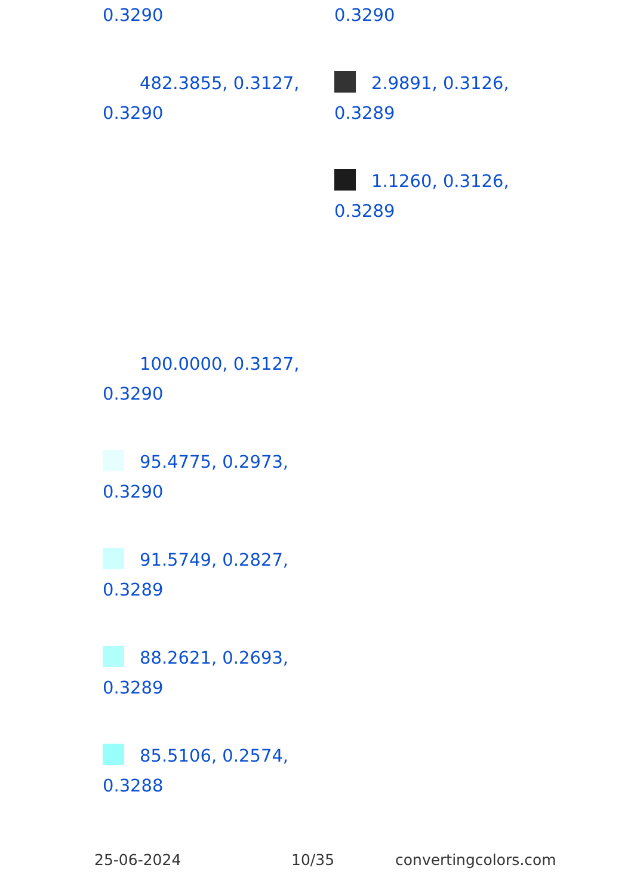0.3290 0.3290
482.3855, 0.3127, 0.3290
2.9891, 0.3126, 0.3289
1.1260, 0.3126, 0.3289
100.0000, 0.3127, 0.3290
95.4775, 0.2973, 0.3290
91.5749, 0.2827, 0.3289
88.2621, 0.2693, 0.3289
85.5106, 0.2574, 0.3288
25-06-2024 10/35 convertingcolors.com